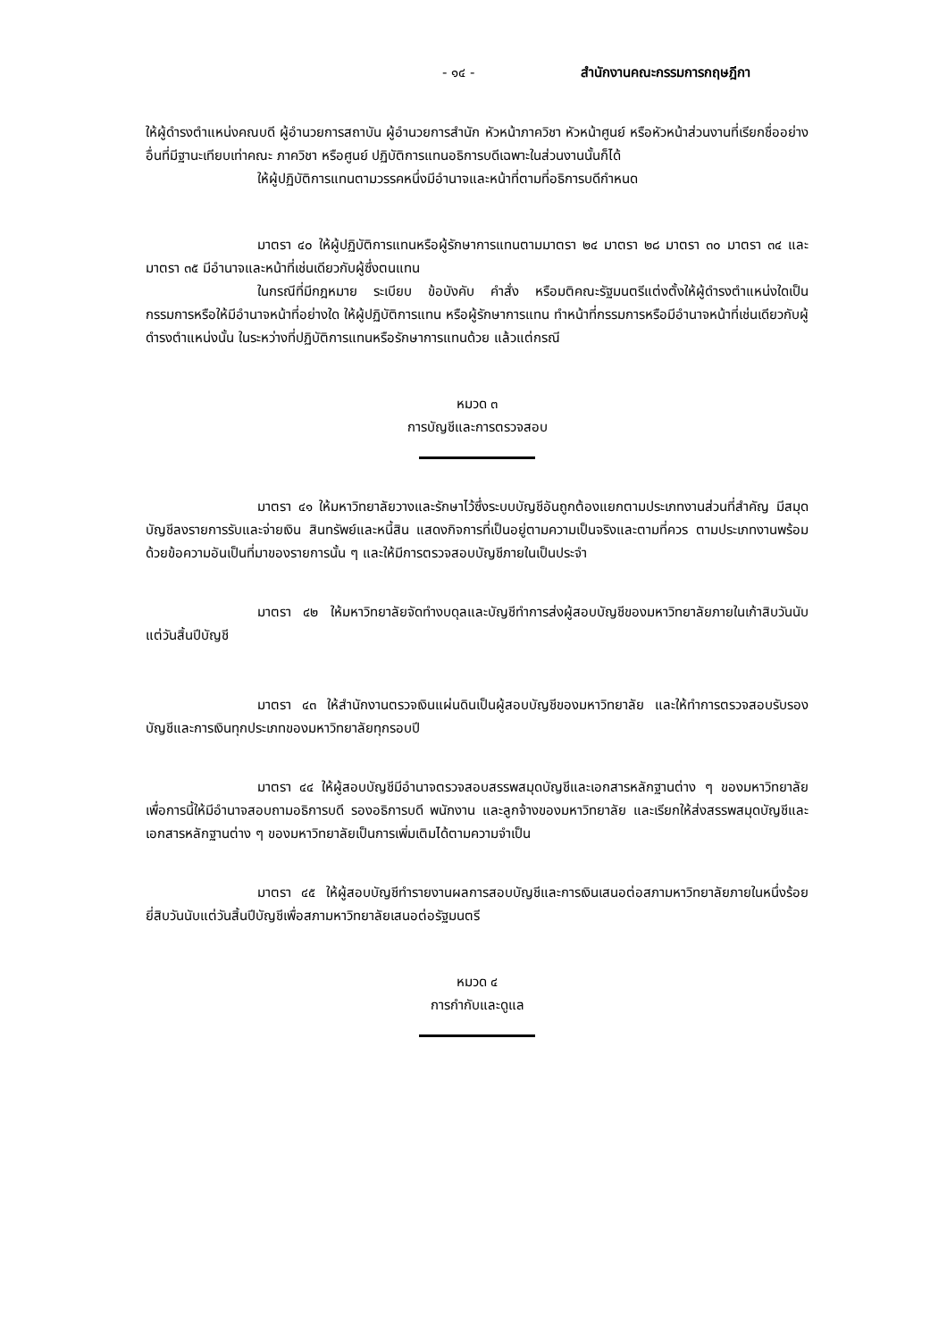- ๑๔ - สำนักงานคณะกรรมการกฤษฎีกา
ให้ผู้ดำรงตำแหน่งคณบดี ผู้อำนวยการสถาบัน ผู้อำนวยการสำนัก หัวหน้าภาควิชา หัวหน้าศูนย์ หรือหัวหน้าส่วนงานที่เรียกชื่ออย่างอื่นที่มีฐานะเทียบเท่าคณะ ภาควิชา หรือศูนย์ ปฏิบัติการแทนอธิการบดีเฉพาะในส่วนงานนั้นก็ได้
ให้ผู้ปฏิบัติการแทนตามวรรคหนึ่งมีอำนาจและหน้าที่ตามที่อธิการบดีกำหนด
มาตรา ๔๐ ให้ผู้ปฏิบัติการแทนหรือผู้รักษาการแทนตามมาตรา ๒๔ มาตรา ๒๘ มาตรา ๓๐ มาตรา ๓๔ และมาตรา ๓๕ มีอำนาจและหน้าที่เช่นเดียวกับผู้ซึ่งตนแทน
ในกรณีที่มีกฎหมาย ระเบียบ ข้อบังคับ คำสั่ง หรือมติคณะรัฐมนตรีแต่งตั้งให้ผู้ดำรงตำแหน่งใดเป็นกรรมการหรือให้มีอำนาจหน้าที่อย่างใด ให้ผู้ปฏิบัติการแทน หรือผู้รักษาการแทน ทำหน้าที่กรรมการหรือมีอำนาจหน้าที่เช่นเดียวกับผู้ดำรงตำแหน่งนั้น ในระหว่างที่ปฏิบัติการแทนหรือรักษาการแทนด้วย แล้วแต่กรณี
หมวด ๓
การบัญชีและการตรวจสอบ
มาตรา ๔๑ ให้มหาวิทยาลัยวางและรักษาไว้ซึ่งระบบบัญชีอันถูกต้องแยกตามประเภทงานส่วนที่สำคัญ มีสมุดบัญชีลงรายการรับและจ่ายเงิน สินทรัพย์และหนี้สิน แสดงกิจการที่เป็นอยู่ตามความเป็นจริงและตามที่ควร ตามประเภทงานพร้อมด้วยข้อความอันเป็นที่มาของรายการนั้น ๆ และให้มีการตรวจสอบบัญชีภายในเป็นประจำ
มาตรา ๔๒ ให้มหาวิทยาลัยจัดทำงบดุลและบัญชีทำการส่งผู้สอบบัญชีของมหาวิทยาลัยภายในเก้าสิบวันนับแต่วันสิ้นปีบัญชี
มาตรา ๔๓ ให้สำนักงานตรวจเงินแผ่นดินเป็นผู้สอบบัญชีของมหาวิทยาลัย และให้ทำการตรวจสอบรับรองบัญชีและการเงินทุกประเภทของมหาวิทยาลัยทุกรอบปี
มาตรา ๔๔ ให้ผู้สอบบัญชีมีอำนาจตรวจสอบสรรพสมุดบัญชีและเอกสารหลักฐานต่าง ๆ ของมหาวิทยาลัย เพื่อการนี้ให้มีอำนาจสอบถามอธิการบดี รองอธิการบดี พนักงาน และลูกจ้างของมหาวิทยาลัย และเรียกให้ส่งสรรพสมุดบัญชีและเอกสารหลักฐานต่าง ๆ ของมหาวิทยาลัยเป็นการเพิ่มเติมได้ตามความจำเป็น
มาตรา ๔๕ ให้ผู้สอบบัญชีทำรายงานผลการสอบบัญชีและการเงินเสนอต่อสภามหาวิทยาลัยภายในหนึ่งร้อยยี่สิบวันนับแต่วันสิ้นปีบัญชีเพื่อสภามหาวิทยาลัยเสนอต่อรัฐมนตรี
หมวด ๔
การกำกับและดูแล